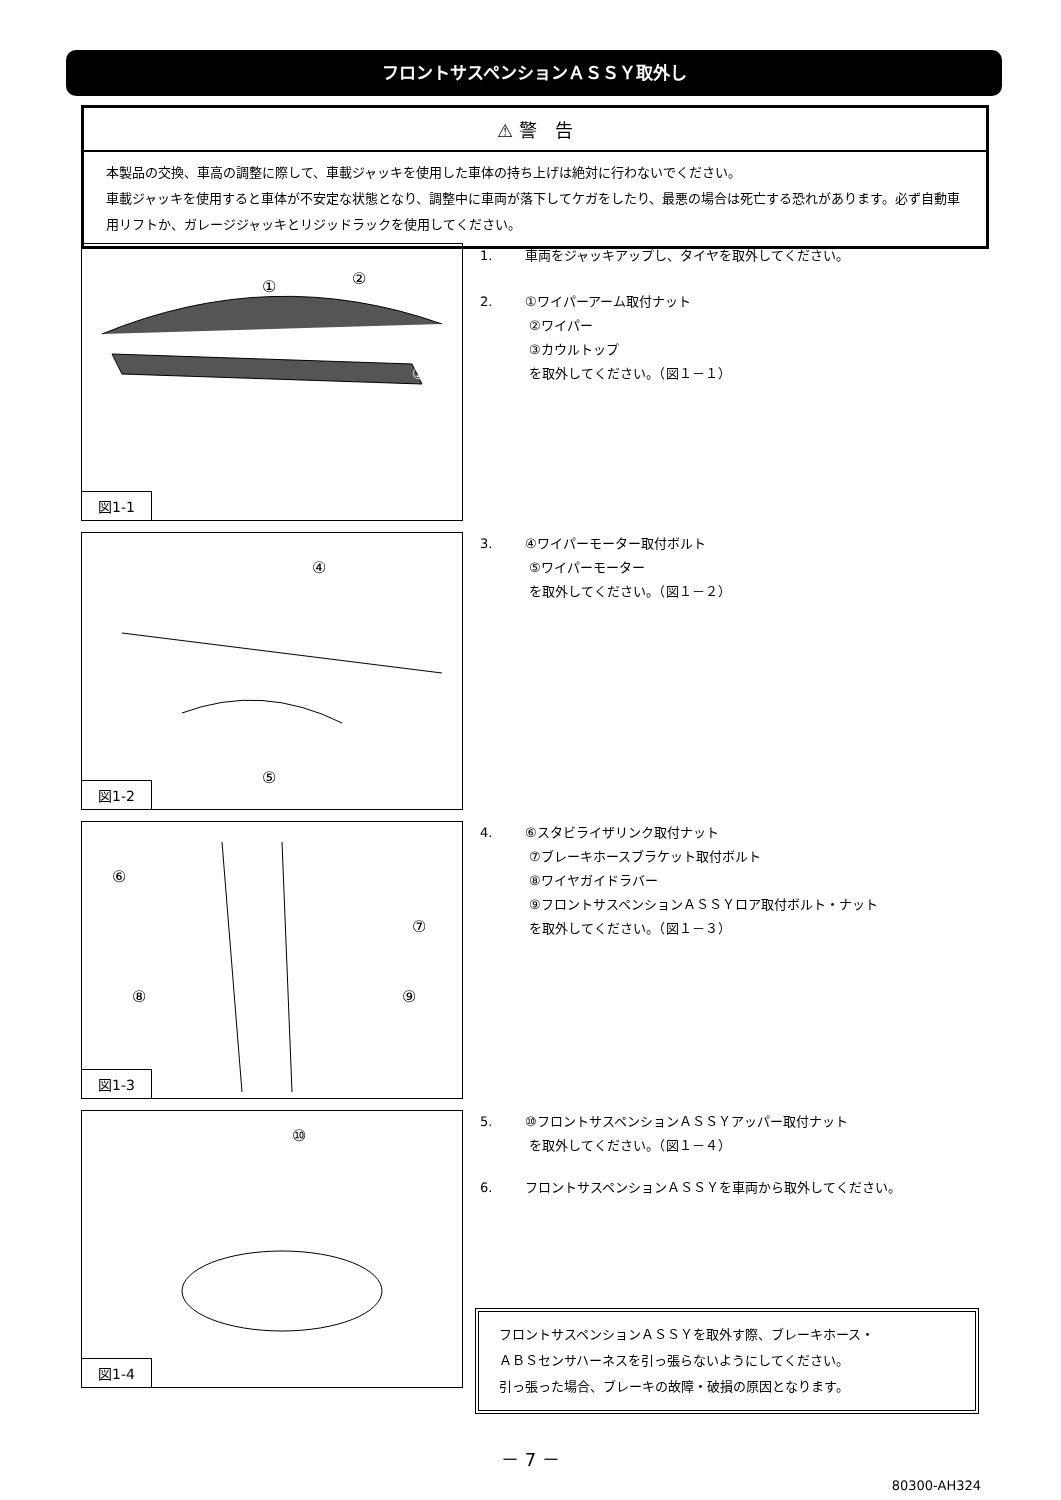フロントサスペンションＡＳＳＹ取外し
⚠ 警　告
本製品の交換、車高の調整に際して、車載ジャッキを使用した車体の持ち上げは絶対に行わないでください。
車載ジャッキを使用すると車体が不安定な状態となり、調整中に車両が落下してケガをしたり、最悪の場合は死亡する恐れがあります。必ず自動車用リフトか、ガレージジャッキとリジッドラックを使用してください。
①
②
③
図1-1
④
⑤
図1-2
⑥
⑦
⑧
⑨
図1-3
⑩
図1-4
1. 車両をジャッキアップし、タイヤを取外してください。
2. ①ワイパーアーム取付ナット
②ワイパー
③カウルトップ
を取外してください。（図１－１）
3. ④ワイパーモーター取付ボルト
⑤ワイパーモーター
を取外してください。（図１－２）
4. ⑥スタビライザリンク取付ナット
⑦ブレーキホースブラケット取付ボルト
⑧ワイヤガイドラバー
⑨フロントサスペンションＡＳＳＹロア取付ボルト・ナット
を取外してください。（図１－３）
5. ⑩フロントサスペンションＡＳＳＹアッパー取付ナット
を取外してください。（図１－４）
6. フロントサスペンションＡＳＳＹを車両から取外してください。
フロントサスペンションＡＳＳＹを取外す際、ブレーキホース・
ＡＢＳセンサハーネスを引っ張らないようにしてください。
引っ張った場合、ブレーキの故障・破損の原因となります。
－ 7 －
80300-AH324